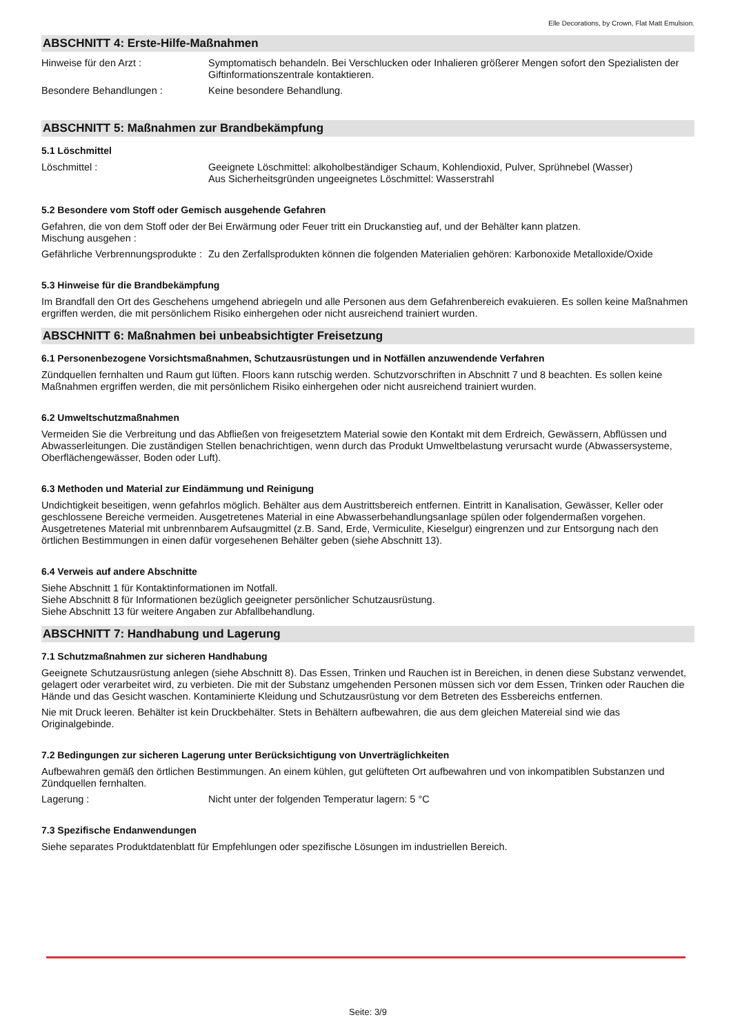Elle Decorations, by Crown, Flat Matt Emulsion.
ABSCHNITT 4: Erste-Hilfe-Maßnahmen
Hinweise für den Arzt : Symptomatisch behandeln. Bei Verschlucken oder Inhalieren größerer Mengen sofort den Spezialisten der Giftinformationszentrale kontaktieren.
Besondere Behandlungen : Keine besondere Behandlung.
ABSCHNITT 5: Maßnahmen zur Brandbekämpfung
5.1 Löschmittel
Löschmittel : Geeignete Löschmittel: alkoholbeständiger Schaum, Kohlendioxid, Pulver, Sprühnebel (Wasser)
Aus Sicherheitsgründen ungeeignetes Löschmittel: Wasserstrahl
5.2 Besondere vom Stoff oder Gemisch ausgehende Gefahren
Gefahren, die von dem Stoff oder der Mischung ausgehen :
Bei Erwärmung oder Feuer tritt ein Druckanstieg auf, und der Behälter kann platzen.
Gefährliche Verbrennungsprodukte :
Zu den Zerfallsprodukten können die folgenden Materialien gehören: Karbonoxide Metalloxide/Oxide
5.3 Hinweise für die Brandbekämpfung
Im Brandfall den Ort des Geschehens umgehend abriegeln und alle Personen aus dem Gefahrenbereich evakuieren. Es sollen keine Maßnahmen ergriffen werden, die mit persönlichem Risiko einhergehen oder nicht ausreichend trainiert wurden.
ABSCHNITT 6: Maßnahmen bei unbeabsichtigter Freisetzung
6.1 Personenbezogene Vorsichtsmaßnahmen, Schutzausrüstungen und in Notfällen anzuwendende Verfahren
Zündquellen fernhalten und Raum gut lüften. Floors kann rutschig werden. Schutzvorschriften in Abschnitt 7 und 8 beachten. Es sollen keine Maßnahmen ergriffen werden, die mit persönlichem Risiko einhergehen oder nicht ausreichend trainiert wurden.
6.2 Umweltschutzmaßnahmen
Vermeiden Sie die Verbreitung und das Abfließen von freigesetztem Material sowie den Kontakt mit dem Erdreich, Gewässern, Abflüssen und Abwasserleitungen. Die zuständigen Stellen benachrichtigen, wenn durch das Produkt Umweltbelastung verursacht wurde (Abwassersysteme, Oberflächengewässer, Boden oder Luft).
6.3 Methoden und Material zur Eindämmung und Reinigung
Undichtigkeit beseitigen, wenn gefahrlos möglich. Behälter aus dem Austrittsbereich entfernen. Eintritt in Kanalisation, Gewässer, Keller oder geschlossene Bereiche vermeiden. Ausgetretenes Material in eine Abwasserbehandlungsanlage spülen oder folgendermaßen vorgehen. Ausgetretenes Material mit unbrennbarem Aufsaugmittel (z.B. Sand, Erde, Vermiculite, Kieselgur) eingrenzen und zur Entsorgung nach den örtlichen Bestimmungen in einen dafür vorgesehenen Behälter geben (siehe Abschnitt 13).
6.4 Verweis auf andere Abschnitte
Siehe Abschnitt 1 für Kontaktinformationen im Notfall.
Siehe Abschnitt 8 für Informationen bezüglich geeigneter persönlicher Schutzausrüstung.
Siehe Abschnitt 13 für weitere Angaben zur Abfallbehandlung.
ABSCHNITT 7: Handhabung und Lagerung
7.1 Schutzmaßnahmen zur sicheren Handhabung
Geeignete Schutzausrüstung anlegen (siehe Abschnitt 8). Das Essen, Trinken und Rauchen ist in Bereichen, in denen diese Substanz verwendet, gelagert oder verarbeitet wird, zu verbieten. Die mit der Substanz umgehenden Personen müssen sich vor dem Essen, Trinken oder Rauchen die Hände und das Gesicht waschen. Kontaminierte Kleidung und Schutzausrüstung vor dem Betreten des Essbereichs entfernen.
Nie mit Druck leeren. Behälter ist kein Druckbehälter. Stets in Behältern aufbewahren, die aus dem gleichen Matereial sind wie das Originalgebinde.
7.2 Bedingungen zur sicheren Lagerung unter Berücksichtigung von Unverträglichkeiten
Aufbewahren gemäß den örtlichen Bestimmungen. An einem kühlen, gut gelüfteten Ort aufbewahren und von inkompatiblen Substanzen und Zündquellen fernhalten.
Lagerung : Nicht unter der folgenden Temperatur lagern: 5 °C
7.3 Spezifische Endanwendungen
Siehe separates Produktdatenblatt für Empfehlungen oder spezifische Lösungen im industriellen Bereich.
Seite: 3/9